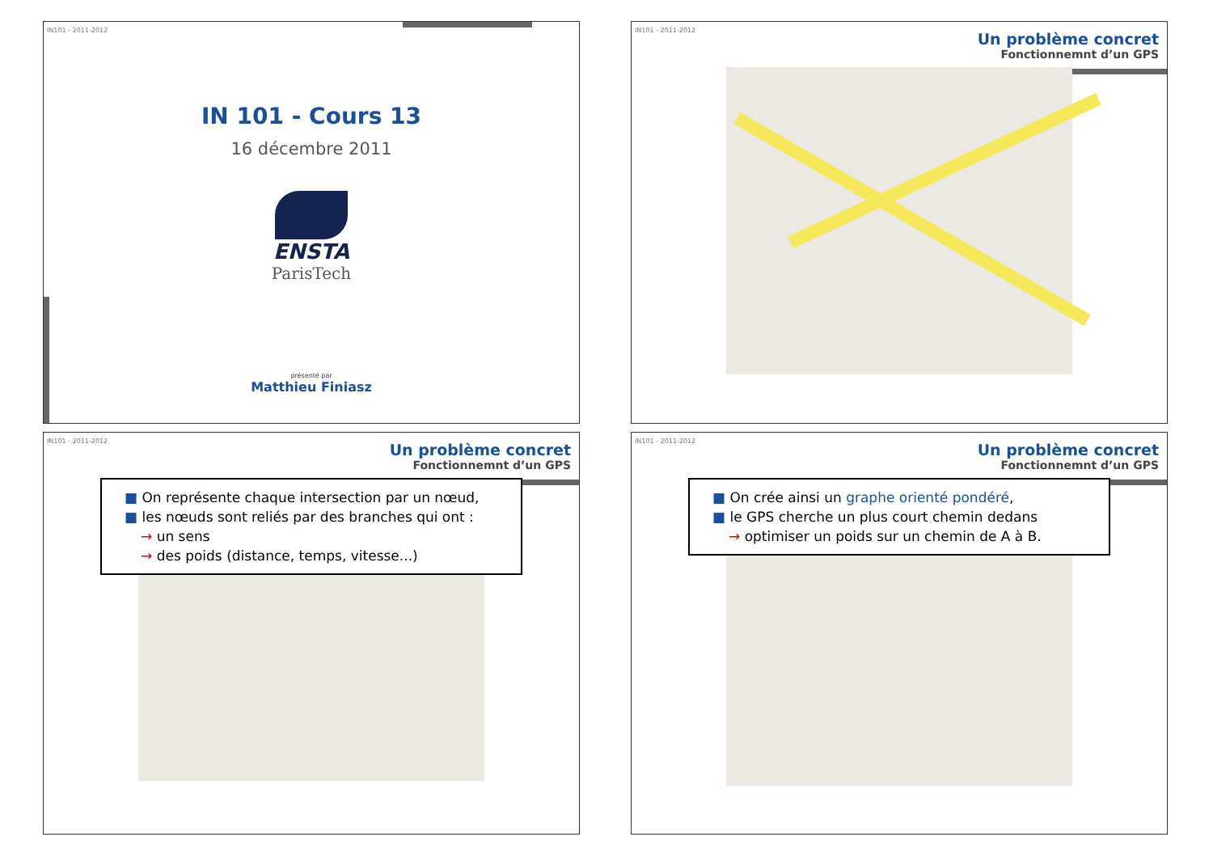IN101 - 2011-2012
IN 101 - Cours 13
16 décembre 2011
ENSTA
ParisTech
présenté par
Matthieu Finiasz
IN101 - 2011-2012
Un problème concret
Fonctionnemnt d’un GPS
IN101 - 2011-2012
Un problème concret
Fonctionnemnt d’un GPS
■ On représente chaque intersection par un nœud,
■ les nœuds sont reliés par des branches qui ont :
→ un sens
→ des poids (distance, temps, vitesse...)
IN101 - 2011-2012
Un problème concret
Fonctionnemnt d’un GPS
■ On crée ainsi un graphe orienté pondéré,
■ le GPS cherche un plus court chemin dedans
→ optimiser un poids sur un chemin de A à B.